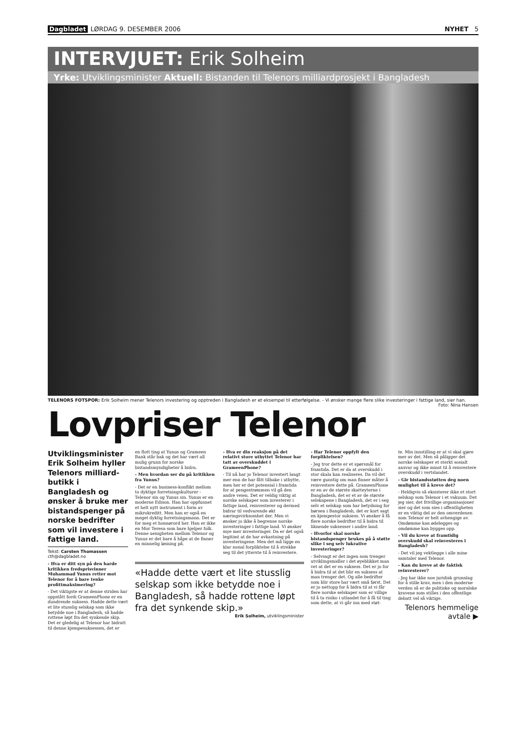Dagbladet LØRDAG 9. DESEMBER 2006 NYHET 5
INTERVJUET: Erik Solheim
Yrke: Utviklingsminister Aktuell: Bistanden til Telenors milliardprosjekt i Bangladesh
TELENORS FOTSPOR: Erik Solheim mener Telenors investering og opptreden i Bangladesh er et eksempel til etterfølgelse. - Vi ønsker mange flere slike investeringer i fattige land, sier han. Foto: Nina Hansen
Lovpriser Telenor
Utviklingsminister Erik Solheim hyller Telenors milliard-butikk i Bangladesh og ønsker å bruke mer bistandspenger på norske bedrifter som vil investere i fattige land.
Tekst: Carsten Thomassen
cth@dagbladet.no
- Hva er ditt syn på den harde kritikken fredsprisvinner Muhammad Yunus retter mot Telenor for å bare tenke profittmaksimering?
- Det viktigste er at denne striden har oppstått fordi GrameenPhone er en dundrende suksess. Hadde dette vært et lite stusslig selskap som ikke betydde noe i Bangladesh, så hadde rottene løpt fra det synkende skip. Det er gledelig at Telenor har bidratt til denne kjempesuksessen, det er
en flott ting at Yunus og Grameen Bank står bak og det har vært all mulig grunn for norske bistandsmyndigheter å bidra.
- Men hvordan ser du på kritikken fra Yunus?
- Det er en business-konflikt mellom to dyktige forretningskulturer - Telenor sin og Yunus sin. Yunus er en moderne Edison. Han har oppfunnet et helt nytt instrument i form av mikrokreditt. Men han er også en meget dyktig forretningsmann. Det er for meg et honnørord her. Han er ikke en Mor Teresa som bare hjelper folk. Denne uenigheten mellom Telenor og Yunus er det bare å håpe at de finner en minnelig løsning på.
- Hva er din reaksjon på det relativt store utbyttet Telenor har tatt av overskuddet i GrameenPhone?
- Til nå har jo Telenor investert langt mer enn de har fått tilbake i utbytte, men her er det potensial i framtida for at pengestrømmen vil gå den andre veien. Det er veldig viktig at norske selskaper som investerer i fattige land, reinvesterer og dermed bidrar til vedvarende økt næringsvirksomhet der. Men vi ønsker jo ikke å begrense norske investeringer i fattige land. Vi ønsker mye mer investeringer. Da er det også legitimt at de har avkastning på investeringene. Men det må ligge en klar sosial forpliktelse til å strekke seg til det ytterste til å reinvestere.
«Hadde dette vært et lite stusslig selskap som ikke betydde noe i Bangladesh, så hadde rottene løpt fra det synkende skip.»
Erik Solheim, utviklingsminister
- Har Telenor oppfylt den forpliktelsen?
- Jeg tror dette er et spørsmål for framtida. Det er da at overskudd i stor skala kan realiseres. Da vil det være gunstig om man finner måter å reinvestere dette på. GrameenPhone er en av de største skatteyterne i Bangladesh, det er et av de største selskapene i Bangladesh, det er i seg selv et selskap som har betydning for børsen i Bangladesh, det er kort sagt en kjempestor suksess. Vi ønsker å få flere norske bedrifter til å bidra til liknende suksesser i andre land.
- Hvorfor skal norske bistandspenger brukes på å støtte slike i seg selv lukrative investeringer?
- Selvsagt er det ingen som trenger utviklingsmidler i det øyeblikket man vet at det er en suksess. Det er jo for å bidra til at det blir en suksess at man trenger det. Og alle bedrifter som blir store har vært små først. Det er jo nettopp for å bidra til at vi får flere norske selskaper som er villige til å ta risiko i utlandet for å få til ting som dette, at vi går inn med støt-
te. Min innstilling er at vi skal gjøre mer av det. Men så påligger det norske selskaper et sterkt sosialt ansvar og ikke minst til å reinvestere overskudd i vertslandet.
- Gir bistandsstøtten deg noen mulighet til å kreve det?
- Heldigvis så eksisterer ikke et stort selskap som Telenor i et vakuum. Det jeg sier, det frivillige organisasjoner sier og det som sies i offentligheten er en viktig del av den omverdenen som Telenor er helt avhengige av. Omdømme kan ødelegges og omdømme kan bygges opp.
- Vil du kreve at framtidig overskudd skal reinvesteres i Bangladesh?
- Det vil jeg vektlegge i alle mine samtaler med Telenor.
- Kan du kreve at de faktisk reinvesterer?
- Jeg har ikke noe juridisk grunnlag for å stille krav, men i den moderne verden så er de politiske og moralske kravene som stilles i den offentlige debatt vel så viktige.
Telenors hemmelige avtale ▶